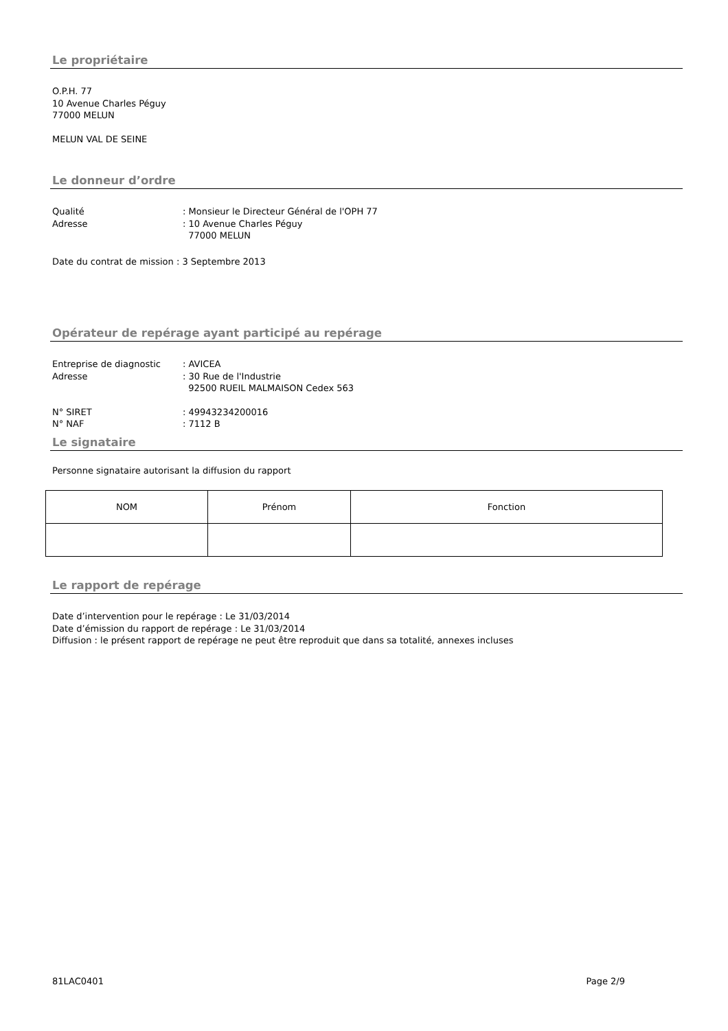Le propriétaire
O.P.H. 77
10 Avenue Charles Péguy
77000 MELUN
MELUN VAL DE SEINE
Le donneur d’ordre
Qualité: Monsieur le Directeur Général de l'OPH 77
Adresse: 10 Avenue Charles Péguy
77000 MELUN
Date du contrat de mission : 3 Septembre 2013
Opérateur de repérage ayant participé au repérage
Entreprise de diagnostic: AVICEA
Adresse: 30 Rue de l'Industrie
92500 RUEIL MALMAISON Cedex 563
N° SIRET: 49943234200016
N° NAF: 7112 B
Le signataire
Personne signataire autorisant la diffusion du rapport
| NOM | Prénom | Fonction |
Le rapport de repérage
Date d’intervention pour le repérage : Le 31/03/2014
Date d’émission du rapport de repérage : Le 31/03/2014
Diffusion : le présent rapport de repérage ne peut être reproduit que dans sa totalité, annexes incluses
81LAC0401 Page 2/9